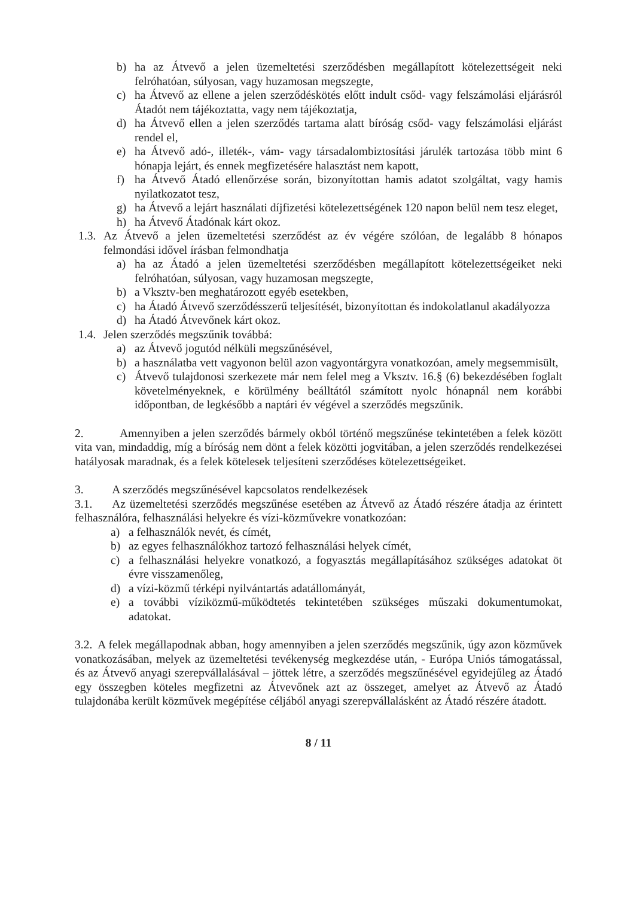b) ha az Átvevő a jelen üzemeltetési szerződésben megállapított kötelezettségeit neki felróhatóan, súlyosan, vagy huzamosan megszegte,
c) ha Átvevő az ellene a jelen szerződéskötés előtt indult csőd- vagy felszámolási eljárásról Átadót nem tájékoztatta, vagy nem tájékoztatja,
d) ha Átvevő ellen a jelen szerződés tartama alatt bíróság csőd- vagy felszámolási eljárást rendel el,
e) ha Átvevő adó-, illeték-, vám- vagy társadalombiztosítási járulék tartozása több mint 6 hónapja lejárt, és ennek megfizetésére halasztást nem kapott,
f) ha Átvevő Átadó ellenőrzése során, bizonyítottan hamis adatot szolgáltat, vagy hamis nyilatkozatot tesz,
g) ha Átvevő a lejárt használati díjfizetési kötelezettségének 120 napon belül nem tesz eleget,
h) ha Átvevő Átadónak kárt okoz.
1.3. Az Átvevő a jelen üzemeltetési szerződést az év végére szólóan, de legalább 8 hónapos felmondási idővel írásban felmondhatja
a) ha az Átadó a jelen üzemeltetési szerződésben megállapított kötelezettségeiket neki felróhatóan, súlyosan, vagy huzamosan megszegte,
b) a Vksztv-ben meghatározott egyéb esetekben,
c) ha Átadó Átvevő szerződésszerű teljesítését, bizonyítottan és indokolatlanul akadályozza
d) ha Átadó Átvevőnek kárt okoz.
1.4. Jelen szerződés megszűnik továbbá:
a) az Átvevő jogutód nélküli megszűnésével,
b) a használatba vett vagyonon belül azon vagyontárgyra vonatkozóan, amely megsemmisült,
c) Átvevő tulajdonosi szerkezete már nem felel meg a Vksztv. 16.§ (6) bekezdésében foglalt követelményeknek, e körülmény beálltától számított nyolc hónapnál nem korábbi időpontban, de legkésőbb a naptári év végével a szerződés megszűnik.
2. Amennyiben a jelen szerződés bármely okból történő megszűnése tekintetében a felek között vita van, mindaddig, míg a bíróság nem dönt a felek közötti jogvitában, a jelen szerződés rendelkezései hatályosak maradnak, és a felek kötelesek teljesíteni szerződéses kötelezettségeiket.
3. A szerződés megszűnésével kapcsolatos rendelkezések
3.1. Az üzemeltetési szerződés megszűnése esetében az Átvevő az Átadó részére átadja az érintett felhasználóra, felhasználási helyekre és vízi-közművekre vonatkozóan:
a) a felhasználók nevét, és címét,
b) az egyes felhasználókhoz tartozó felhasználási helyek címét,
c) a felhasználási helyekre vonatkozó, a fogyasztás megállapításához szükséges adatokat öt évre visszamenőleg,
d) a vízi-közmű térképi nyilvántartás adatállományát,
e) a további víziközmű-működtetés tekintetében szükséges műszaki dokumentumokat, adatokat.
3.2. A felek megállapodnak abban, hogy amennyiben a jelen szerződés megszűnik, úgy azon közművek vonatkozásában, melyek az üzemeltetési tevékenység megkezdése után, - Európa Uniós támogatással, és az Átvevő anyagi szerepvállalásával – jöttek létre, a szerződés megszűnésével egyidejűleg az Átadó egy összegben köteles megfizetni az Átvevőnek azt az összeget, amelyet az Átvevő az Átadó tulajdonába került közművek megépítése céljából anyagi szerepvállalásként az Átadó részére átadott.
8 / 11